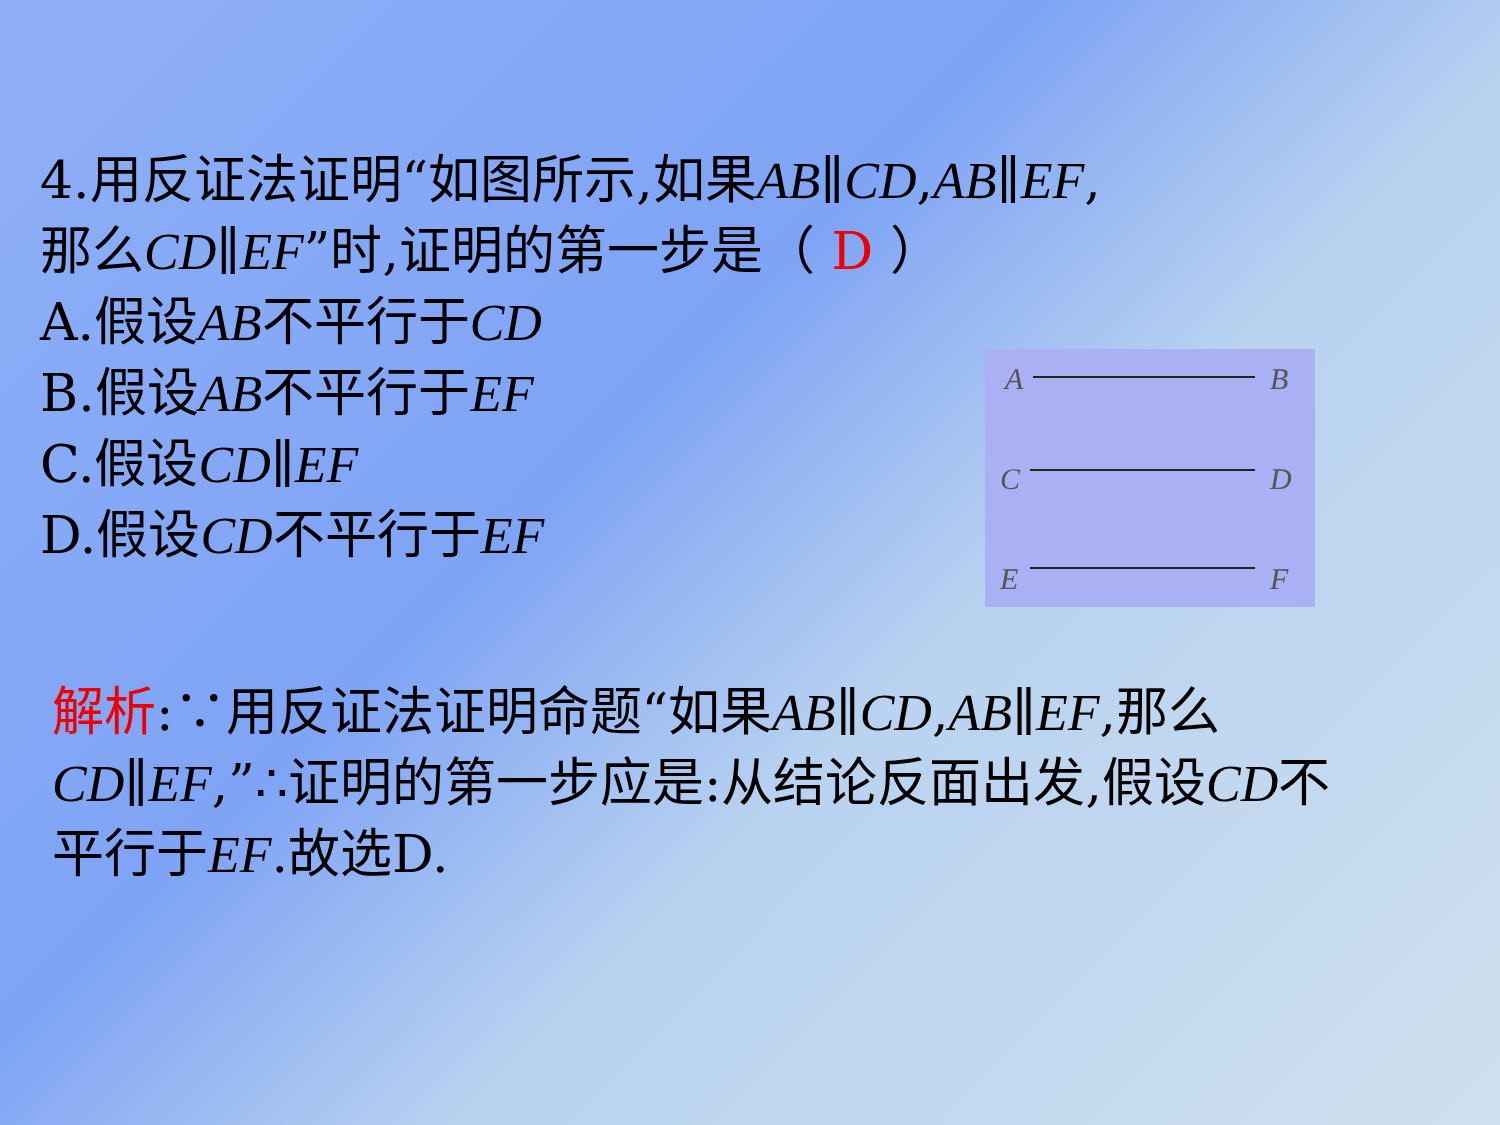4.用反证法证明“如图所示,如果AB∥CD,AB∥EF,
那么CD∥EF”时,证明的第一步是（ D ）
A.假设AB不平行于CD
B.假设AB不平行于EF
C.假设CD∥EF
D.假设CD不平行于EF
A
B
C
D
E
F
解析:∵用反证法证明命题“如果AB∥CD,AB∥EF,那么CD∥EF,”∴证明的第一步应是:从结论反面出发,假设CD不平行于EF.故选D.